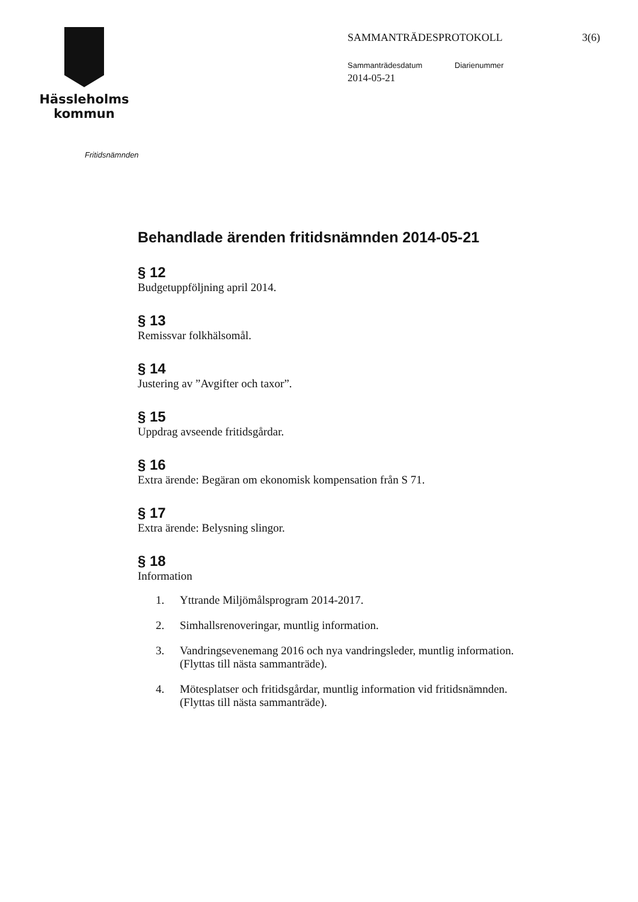Hässleholms
kommun
SAMMANTRÄDESPROTOKOLL 3(6)
Sammanträdesdatum Diarienummer
2014-05-21
Fritidsnämnden
Behandlade ärenden fritidsnämnden 2014-05-21
§ 12
Budgetuppföljning april 2014.
§ 13
Remissvar folkhälsomål.
§ 14
Justering av ”Avgifter och taxor”.
§ 15
Uppdrag avseende fritidsgårdar.
§ 16
Extra ärende: Begäran om ekonomisk kompensation från S 71.
§ 17
Extra ärende: Belysning slingor.
§ 18
Information
1. Yttrande Miljömålsprogram 2014-2017.
2. Simhallsrenoveringar, muntlig information.
3. Vandringsevenemang 2016 och nya vandringsleder, muntlig information.
(Flyttas till nästa sammanträde).
4. Mötesplatser och fritidsgårdar, muntlig information vid fritidsnämnden.
(Flyttas till nästa sammanträde).